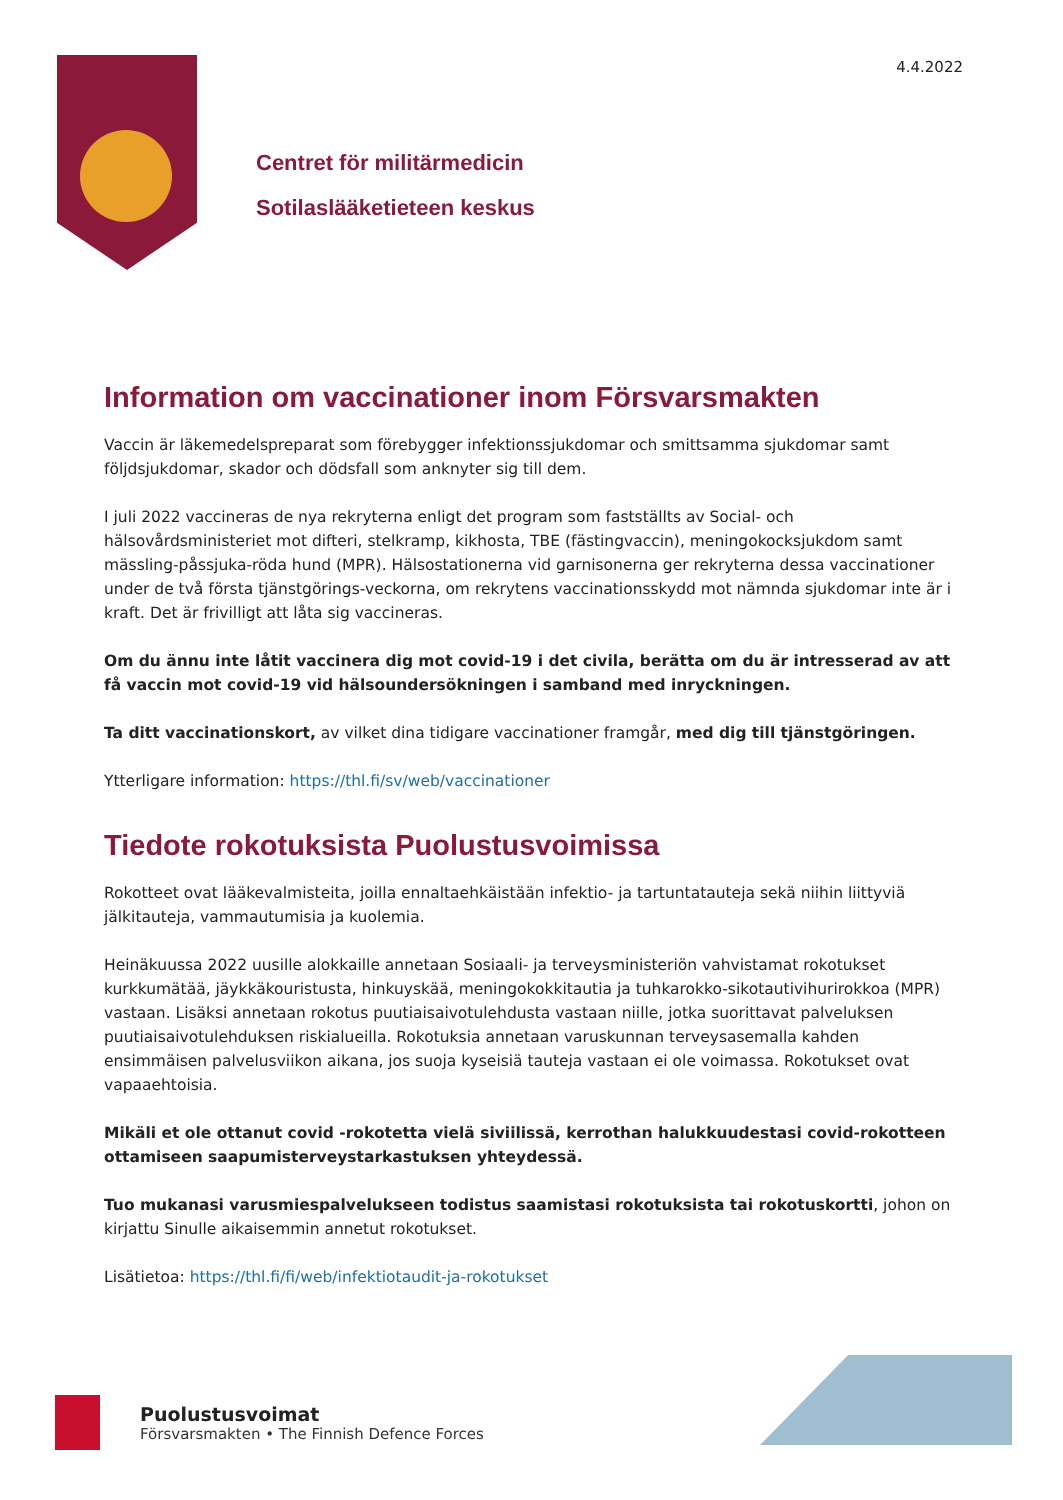4.4.2022
Centret för militärmedicin
Sotilaslääketieteen keskus
Information om vaccinationer inom Försvarsmakten
Vaccin är läkemedelspreparat som förebygger infektionssjukdomar och smittsamma sjukdomar samt följdsjukdomar, skador och dödsfall som anknyter sig till dem.
I juli 2022 vaccineras de nya rekryterna enligt det program som fastställts av Social- och hälsovårdsministeriet mot difteri, stelkramp, kikhosta, TBE (fästingvaccin), meningokocksjukdom samt mässling-påssjuka-röda hund (MPR). Hälsostationerna vid garnisonerna ger rekryterna dessa vaccinationer under de två första tjänstgörings-veckorna, om rekrytens vaccinationsskydd mot nämnda sjukdomar inte är i kraft. Det är frivilligt att låta sig vaccineras.
Om du ännu inte låtit vaccinera dig mot covid-19 i det civila, berätta om du är intresserad av att få vaccin mot covid-19 vid hälsoundersökningen i samband med inryckningen.
Ta ditt vaccinationskort, av vilket dina tidigare vaccinationer framgår, med dig till tjänstgöringen.
Ytterligare information: https://thl.fi/sv/web/vaccinationer
Tiedote rokotuksista Puolustusvoimissa
Rokotteet ovat lääkevalmisteita, joilla ennaltaehkäistään infektio- ja tartuntatauteja sekä niihin liittyviä jälkitauteja, vammautumisia ja kuolemia.
Heinäkuussa 2022 uusille alokkaille annetaan Sosiaali- ja terveysministeriön vahvistamat rokotukset kurkkumätää, jäykkäkouristusta, hinkuyskää, meningokokkitautia ja tuhkarokko-sikotautivihurirokkoa (MPR) vastaan. Lisäksi annetaan rokotus puutiaisaivotulehdusta vastaan niille, jotka suorittavat palveluksen puutiaisaivotulehduksen riskialueilla. Rokotuksia annetaan varuskunnan terveysasemalla kahden ensimmäisen palvelusviikon aikana, jos suoja kyseisiä tauteja vastaan ei ole voimassa. Rokotukset ovat vapaaehtoisia.
Mikäli et ole ottanut covid -rokotetta vielä siviilissä, kerrothan halukkuudestasi covid-rokotteen ottamiseen saapumisterveystarkastuksen yhteydessä.
Tuo mukanasi varusmiespalvelukseen todistus saamistasi rokotuksista tai rokotuskortti, johon on kirjattu Sinulle aikaisemmin annetut rokotukset.
Lisätietoa: https://thl.fi/fi/web/infektiotaudit-ja-rokotukset
Puolustusvoimat
Försvarsmakten • The Finnish Defence Forces